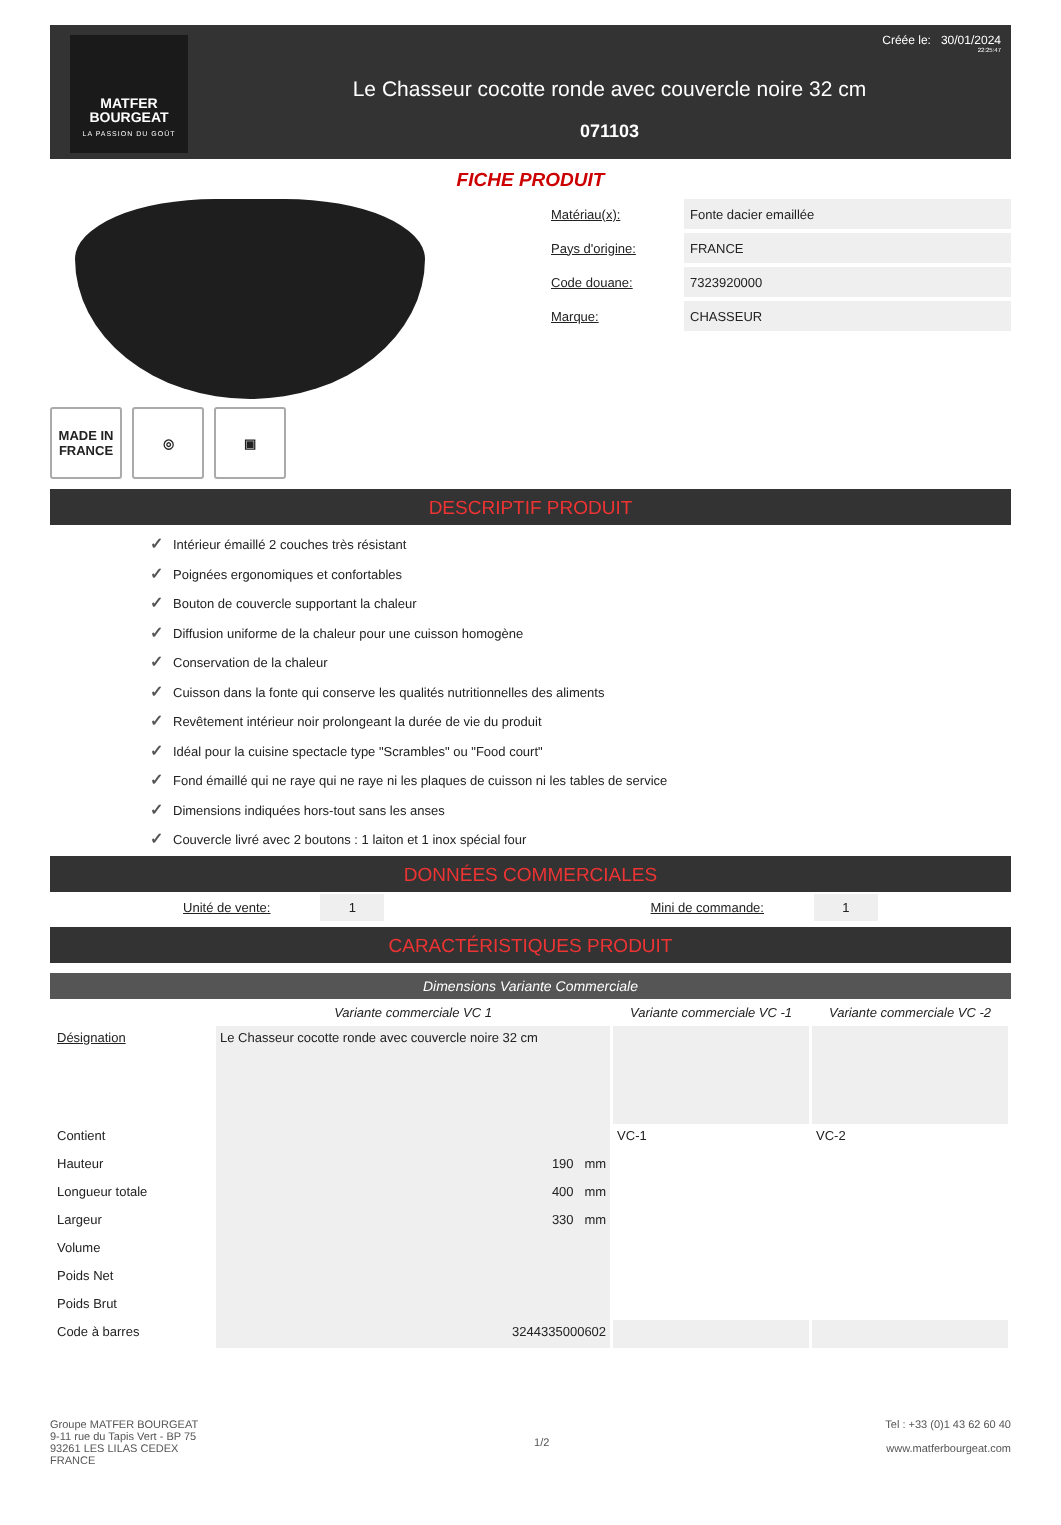MATFER
BOURGEAT
LA PASSION DU GOÛT
Le Chasseur cocotte ronde avec couvercle noire 32 cm
071103
Créée le: 30/01/2024
22:25:47
FICHE PRODUIT
MADE IN FRANCE
◎ ▣
| Matériau(x): | Fonte dacier emaillée |
| Pays d'origine: | FRANCE |
| Code douane: | 7323920000 |
| Marque: | CHASSEUR |
DESCRIPTIF PRODUIT
✓ Intérieur émaillé 2 couches très résistant
✓ Poignées ergonomiques et confortables
✓ Bouton de couvercle supportant la chaleur
✓ Diffusion uniforme de la chaleur pour une cuisson homogène
✓ Conservation de la chaleur
✓ Cuisson dans la fonte qui conserve les qualités nutritionnelles des aliments
✓ Revêtement intérieur noir prolongeant la durée de vie du produit
✓ Idéal pour la cuisine spectacle type "Scrambles" ou "Food court"
✓ Fond émaillé qui ne raye qui ne raye ni les plaques de cuisson ni les tables de service
✓ Dimensions indiquées hors-tout sans les anses
✓ Couvercle livré avec 2 boutons : 1 laiton et 1 inox spécial four
DONNÉES COMMERCIALES
Unité de vente: 1
Mini de commande: 1
CARACTÉRISTIQUES PRODUIT
Dimensions Variante Commerciale
| | Variante commerciale VC 1 | Variante commerciale VC -1 | Variante commerciale VC -2 |
| --- | --- | --- | --- |
| Désignation | Le Chasseur cocotte ronde avec couvercle noire 32 cm | | |
| Contient | | VC-1 | VC-2 |
| Hauteur | 190 mm | | |
| Longueur totale | 400 mm | | |
| Largeur | 330 mm | | |
| Volume | | | |
| Poids Net | | | |
| Poids Brut | | | |
| Code à barres | 3244335000602 | | |
Groupe MATFER BOURGEAT
9-11 rue du Tapis Vert - BP 75
93261 LES LILAS CEDEX
FRANCE
1/2 Tel : +33 (0)1 43 62 60 40
www.matferbourgeat.com